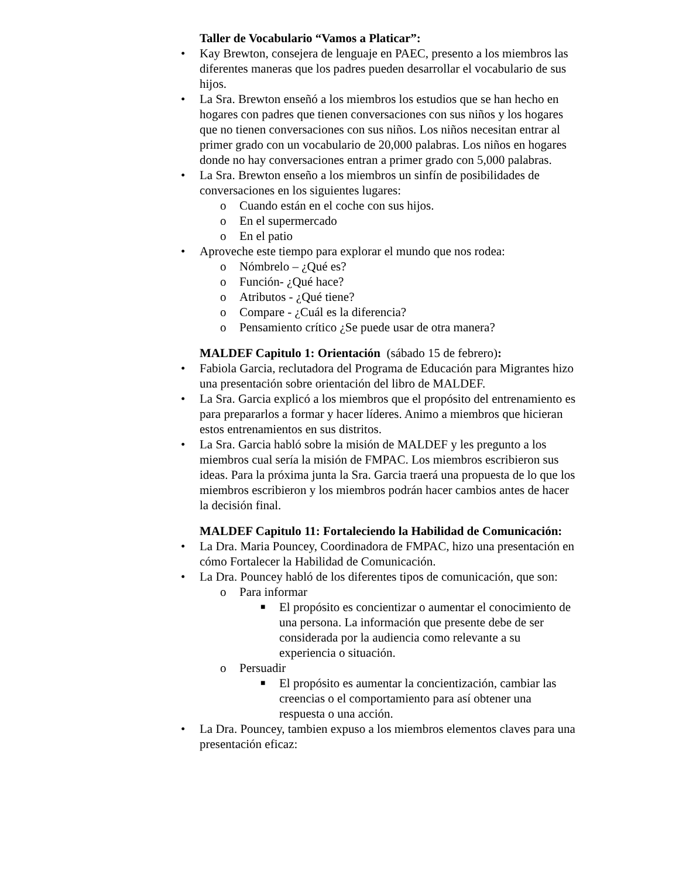Taller de Vocabulario “Vamos a Platicar”:
• Kay Brewton, consejera de lenguaje en PAEC, presento a los miembros las diferentes maneras que los padres pueden desarrollar el vocabulario de sus hijos.
• La Sra. Brewton enseñó a los miembros los estudios que se han hecho en hogares con padres que tienen conversaciones con sus niños y los hogares que no tienen conversaciones con sus niños. Los niños necesitan entrar al primer grado con un vocabulario de 20,000 palabras. Los niños en hogares donde no hay conversaciones entran a primer grado con 5,000 palabras.
• La Sra. Brewton enseño a los miembros un sinfín de posibilidades de conversaciones en los siguientes lugares:
o Cuando están en el coche con sus hijos.
o En el supermercado
o En el patio
• Aproveche este tiempo para explorar el mundo que nos rodea:
o Nómbrelo – ¿Qué es?
o Función- ¿Qué hace?
o Atributos - ¿Qué tiene?
o Compare - ¿Cuál es la diferencia?
o Pensamiento crítico ¿Se puede usar de otra manera?
MALDEF Capitulo 1: Orientación (sábado 15 de febrero):
• Fabiola Garcia, reclutadora del Programa de Educación para Migrantes hizo una presentación sobre orientación del libro de MALDEF.
• La Sra. Garcia explicó a los miembros que el propósito del entrenamiento es para prepararlos a formar y hacer líderes. Animo a miembros que hicieran estos entrenamientos en sus distritos.
• La Sra. Garcia habló sobre la misión de MALDEF y les pregunto a los miembros cual sería la misión de FMPAC. Los miembros escribieron sus ideas. Para la próxima junta la Sra. Garcia traerá una propuesta de lo que los miembros escribieron y los miembros podrán hacer cambios antes de hacer la decisión final.
MALDEF Capitulo 11: Fortaleciendo la Habilidad de Comunicación:
• La Dra. Maria Pouncey, Coordinadora de FMPAC, hizo una presentación en cómo Fortalecer la Habilidad de Comunicación.
• La Dra. Pouncey habló de los diferentes tipos de comunicación, que son:
o Para informar
■ El propósito es concientizar o aumentar el conocimiento de una persona. La información que presente debe de ser considerada por la audiencia como relevante a su experiencia o situación.
o Persuadir
■ El propósito es aumentar la concientización, cambiar las creencias o el comportamiento para así obtener una respuesta o una acción.
• La Dra. Pouncey, tambien expuso a los miembros elementos claves para una presentación eficaz: